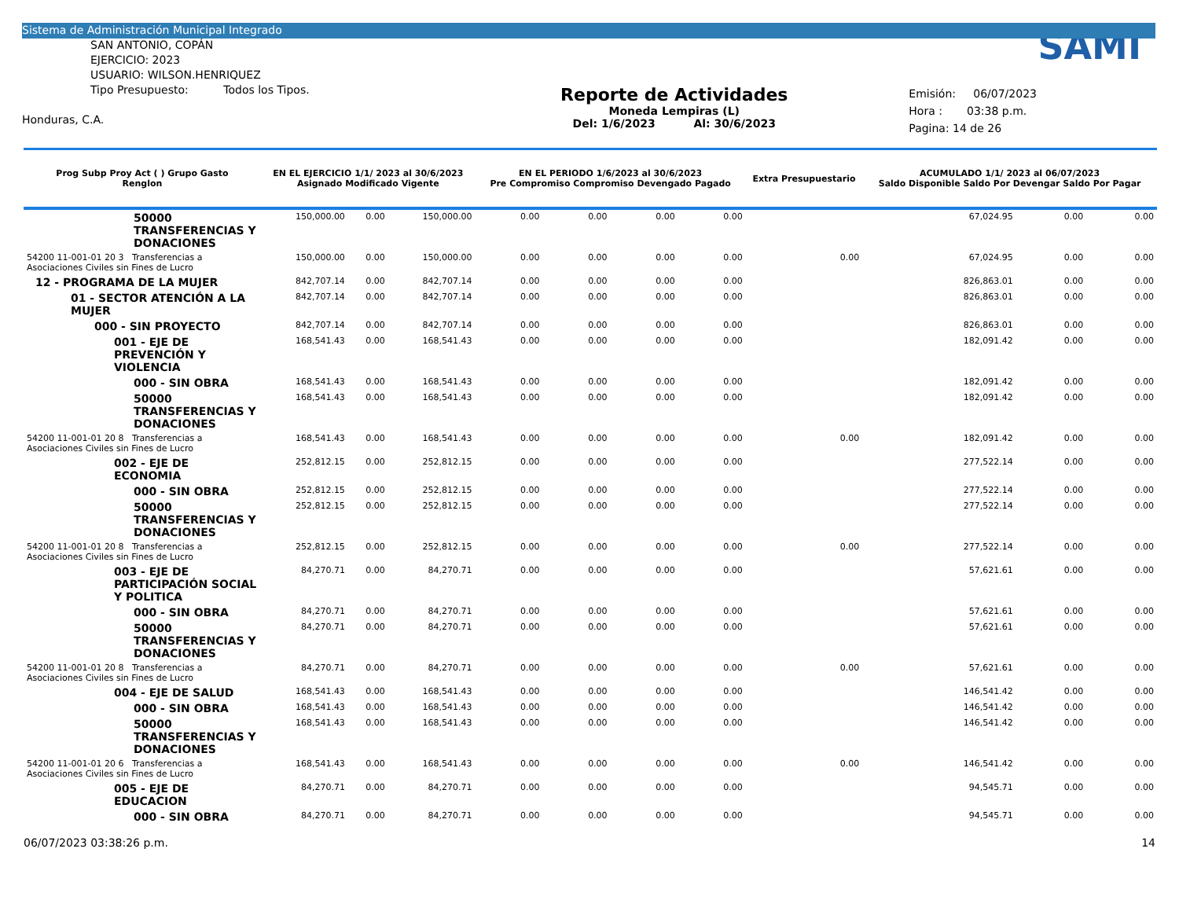Sistema de Administración Municipal Integrado
SAN ANTONIO, COPÁN
EJERCICIO: 2023
USUARIO: WILSON.HENRIQUEZ
Tipo Presupuesto: Todos los Tipos.
Honduras, C.A.
Reporte de Actividades
Moneda Lempiras (L)
Del: 1/6/2023 Al: 30/6/2023
SAMI
Emisión: 06/07/2023
Hora : 03:38 p.m.
Pagina: 14 de 26
| Prog Subp Proy Act ( ) Grupo Gasto Renglon | EN EL EJERCICIO 1/1/ 2023 al 30/6/2023 Asignado Modificado Vigente | | | EN EL PERIODO 1/6/2023 al 30/6/2023 Pre Compromiso Compromiso Devengado Pagado | | | | Extra Presupuestario | ACUMULADO 1/1/ 2023 al 06/07/2023 Saldo Disponible Saldo Por Devengar Saldo Por Pagar | | |
| --- | --- | --- | --- | --- | --- | --- | --- | --- | --- | --- | --- |
| 50000 TRANSFERENCIAS Y DONACIONES | 150,000.00 | 0.00 | 150,000.00 | 0.00 | 0.00 | 0.00 | 0.00 | | 67,024.95 | 0.00 | 0.00 |
| 54200 11-001-01 20 3 Transferencias a Asociaciones Civiles sin Fines de Lucro | 150,000.00 | 0.00 | 150,000.00 | 0.00 | 0.00 | 0.00 | 0.00 | 0.00 | 67,024.95 | 0.00 | 0.00 |
| 12 - PROGRAMA DE LA MUJER | 842,707.14 | 0.00 | 842,707.14 | 0.00 | 0.00 | 0.00 | 0.00 | | 826,863.01 | 0.00 | 0.00 |
| 01 - SECTOR ATENCIÓN A LA MUJER | 842,707.14 | 0.00 | 842,707.14 | 0.00 | 0.00 | 0.00 | 0.00 | | 826,863.01 | 0.00 | 0.00 |
| 000 - SIN PROYECTO | 842,707.14 | 0.00 | 842,707.14 | 0.00 | 0.00 | 0.00 | 0.00 | | 826,863.01 | 0.00 | 0.00 |
| 001 - EJE DE PREVENCIÓN Y VIOLENCIA | 168,541.43 | 0.00 | 168,541.43 | 0.00 | 0.00 | 0.00 | 0.00 | | 182,091.42 | 0.00 | 0.00 |
| 000 - SIN OBRA | 168,541.43 | 0.00 | 168,541.43 | 0.00 | 0.00 | 0.00 | 0.00 | | 182,091.42 | 0.00 | 0.00 |
| 50000 TRANSFERENCIAS Y DONACIONES | 168,541.43 | 0.00 | 168,541.43 | 0.00 | 0.00 | 0.00 | 0.00 | | 182,091.42 | 0.00 | 0.00 |
| 54200 11-001-01 20 8 Transferencias a Asociaciones Civiles sin Fines de Lucro | 168,541.43 | 0.00 | 168,541.43 | 0.00 | 0.00 | 0.00 | 0.00 | 0.00 | 182,091.42 | 0.00 | 0.00 |
| 002 - EJE DE ECONOMIA | 252,812.15 | 0.00 | 252,812.15 | 0.00 | 0.00 | 0.00 | 0.00 | | 277,522.14 | 0.00 | 0.00 |
| 000 - SIN OBRA | 252,812.15 | 0.00 | 252,812.15 | 0.00 | 0.00 | 0.00 | 0.00 | | 277,522.14 | 0.00 | 0.00 |
| 50000 TRANSFERENCIAS Y DONACIONES | 252,812.15 | 0.00 | 252,812.15 | 0.00 | 0.00 | 0.00 | 0.00 | | 277,522.14 | 0.00 | 0.00 |
| 54200 11-001-01 20 8 Transferencias a Asociaciones Civiles sin Fines de Lucro | 252,812.15 | 0.00 | 252,812.15 | 0.00 | 0.00 | 0.00 | 0.00 | 0.00 | 277,522.14 | 0.00 | 0.00 |
| 003 - EJE DE PARTICIPACIÓN SOCIAL Y POLITICA | 84,270.71 | 0.00 | 84,270.71 | 0.00 | 0.00 | 0.00 | 0.00 | | 57,621.61 | 0.00 | 0.00 |
| 000 - SIN OBRA | 84,270.71 | 0.00 | 84,270.71 | 0.00 | 0.00 | 0.00 | 0.00 | | 57,621.61 | 0.00 | 0.00 |
| 50000 TRANSFERENCIAS Y DONACIONES | 84,270.71 | 0.00 | 84,270.71 | 0.00 | 0.00 | 0.00 | 0.00 | | 57,621.61 | 0.00 | 0.00 |
| 54200 11-001-01 20 8 Transferencias a Asociaciones Civiles sin Fines de Lucro | 84,270.71 | 0.00 | 84,270.71 | 0.00 | 0.00 | 0.00 | 0.00 | 0.00 | 57,621.61 | 0.00 | 0.00 |
| 004 - EJE DE SALUD | 168,541.43 | 0.00 | 168,541.43 | 0.00 | 0.00 | 0.00 | 0.00 | | 146,541.42 | 0.00 | 0.00 |
| 000 - SIN OBRA | 168,541.43 | 0.00 | 168,541.43 | 0.00 | 0.00 | 0.00 | 0.00 | | 146,541.42 | 0.00 | 0.00 |
| 50000 TRANSFERENCIAS Y DONACIONES | 168,541.43 | 0.00 | 168,541.43 | 0.00 | 0.00 | 0.00 | 0.00 | | 146,541.42 | 0.00 | 0.00 |
| 54200 11-001-01 20 6 Transferencias a Asociaciones Civiles sin Fines de Lucro | 168,541.43 | 0.00 | 168,541.43 | 0.00 | 0.00 | 0.00 | 0.00 | 0.00 | 146,541.42 | 0.00 | 0.00 |
| 005 - EJE DE EDUCACION | 84,270.71 | 0.00 | 84,270.71 | 0.00 | 0.00 | 0.00 | 0.00 | | 94,545.71 | 0.00 | 0.00 |
| 000 - SIN OBRA | 84,270.71 | 0.00 | 84,270.71 | 0.00 | 0.00 | 0.00 | 0.00 | | 94,545.71 | 0.00 | 0.00 |
06/07/2023 03:38:26 p.m. 14